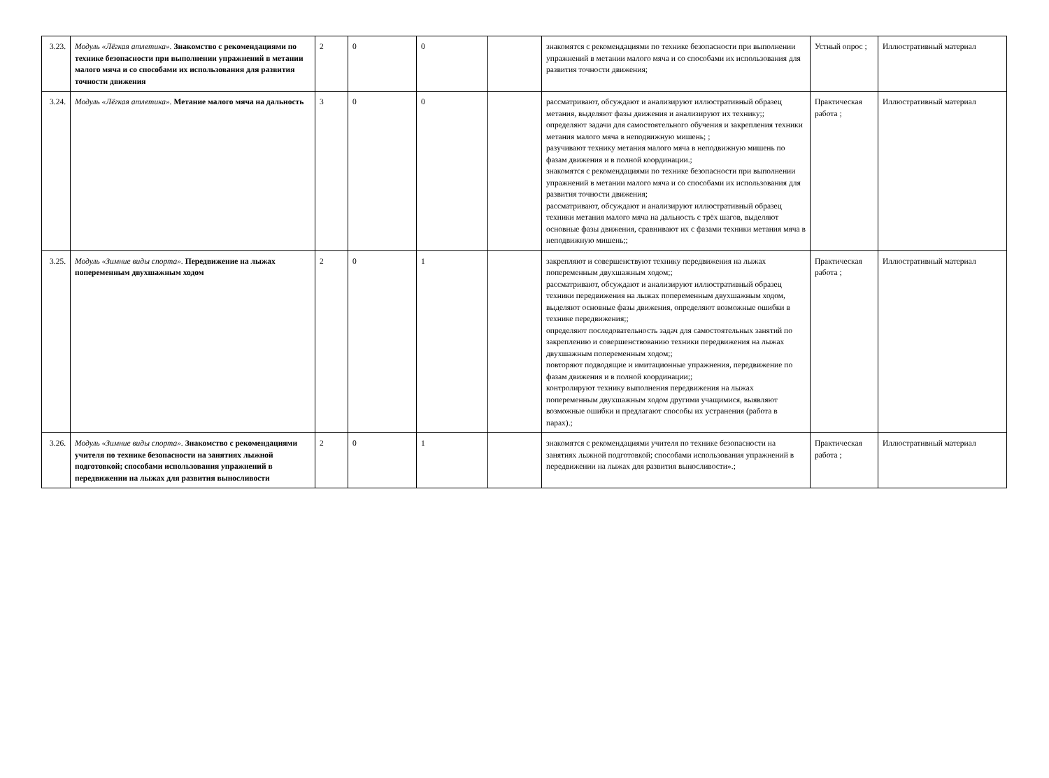| 3.23. | Модуль «Лёгкая атлетика». Знакомство с рекомендациями по технике безопасности при выполнении упражнений в метании малого мяча и со способами их использования для развития точности движения | 2 | 0 | 0 | | знакомятся с рекомендациями по технике безопасности при выполнении упражнений в метании малого мяча и со способами их использования для развития точности движения; | Устный опрос ; | Иллюстративный материал |
| 3.24. | Модуль «Лёгкая атлетика». Метание малого мяча на дальность | 3 | 0 | 0 | | рассматривают, обсуждают и анализируют иллюстративный образец метания, выделяют фазы движения и анализируют их технику;; определяют задачи для самостоятельного обучения и закрепления техники метания малого мяча в неподвижную мишень; ; разучивают технику метания малого мяча в неподвижную мишень по фазам движения и в полной координации.; знакомятся с рекомендациями по технике безопасности при выполнении упражнений в метании малого мяча и со способами их использования для развития точности движения; рассматривают, обсуждают и анализируют иллюстративный образец техники метания малого мяча на дальность с трёх шагов, выделяют основные фазы движения, сравнивают их с фазами техники метания мяча в неподвижную мишень;; | Практическая работа ; | Иллюстративный материал |
| 3.25. | Модуль «Зимние виды спорта». Передвижение на лыжах попеременным двухшажным ходом | 2 | 0 | 1 | | закрепляют и совершенствуют технику передвижения на лыжах попеременным двухшажным ходом;; рассматривают, обсуждают и анализируют иллюстративный образец техники передвижения на лыжах попеременным двухшажным ходом, выделяют основные фазы движения, определяют возможные ошибки в технике передвижения;; определяют последовательность задач для самостоятельных занятий по закреплению и совершенствованию техники передвижения на лыжах двухшажным попеременным ходом;; повторяют подводящие и имитационные упражнения, передвижение по фазам движения и в полной координации;; контролируют технику выполнения передвижения на лыжах попеременным двухшажным ходом другими учащимися, выявляют возможные ошибки и предлагают способы их устранения (работа в парах).; | Практическая работа ; | Иллюстративный материал |
| 3.26. | Модуль «Зимние виды спорта». Знакомство с рекомендациями учителя по технике безопасности на занятиях лыжной подготовкой; способами использования упражнений в передвижении на лыжах для развития выносливости | 2 | 0 | 1 | | знакомятся с рекомендациями учителя по технике безопасности на занятиях лыжной подготовкой; способами использования упражнений в передвижении на лыжах для развития выносливости».; | Практическая работа ; | Иллюстративный материал |